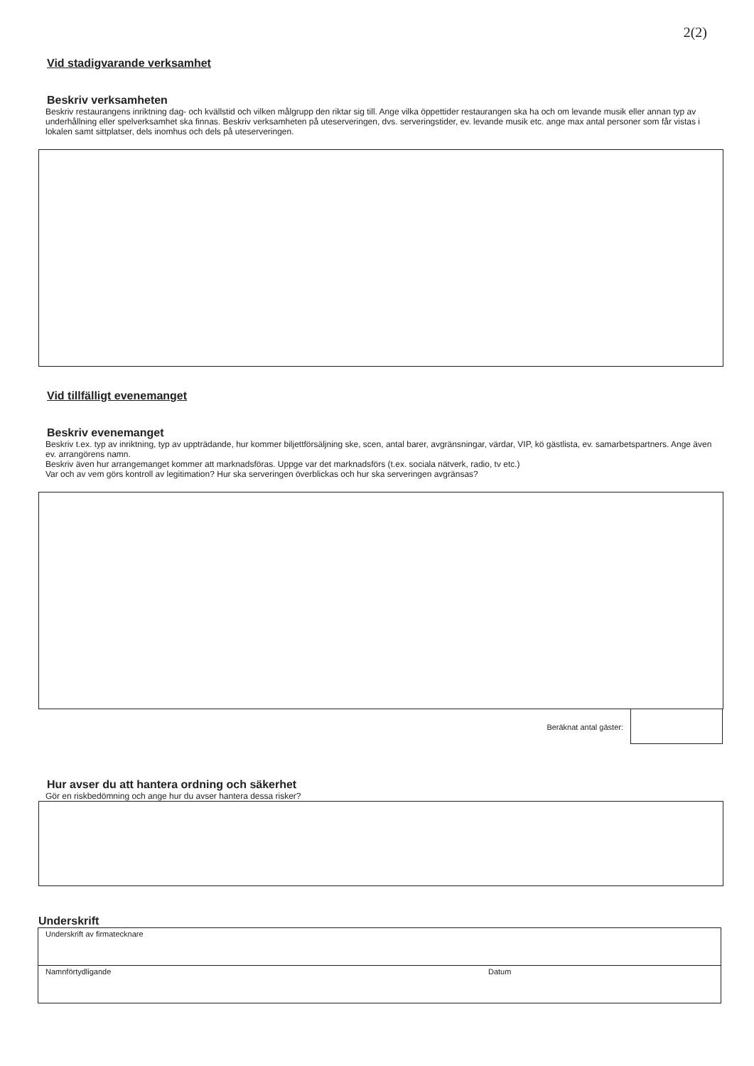2(2)
Vid stadigvarande verksamhet
Beskriv verksamheten
Beskriv restaurangens inriktning dag- och kvällstid och vilken målgrupp den riktar sig till. Ange vilka öppettider restaurangen ska ha och om levande musik eller annan typ av underhållning eller spelverksamhet ska finnas. Beskriv verksamheten på uteserveringen, dvs. serveringstider, ev. levande musik etc. ange max antal personer som får vistas i lokalen samt sittplatser, dels inomhus och dels på uteserveringen.
Vid tillfälligt evenemanget
Beskriv evenemanget
Beskriv t.ex. typ av inriktning, typ av uppträdande, hur kommer biljettförsäljning ske, scen, antal barer, avgränsningar, värdar, VIP, kö gästlista, ev. samarbetspartners. Ange även ev. arrangörens namn.
Beskriv även hur arrangemanget kommer att marknadsföras. Uppge var det marknadsförs (t.ex. sociala nätverk, radio, tv etc.)
Var och av vem görs kontroll av legitimation? Hur ska serveringen överblickas och hur ska serveringen avgränsas?
Beräknat antal gäster:
Hur avser du att hantera ordning och säkerhet
Gör en riskbedömning och ange hur du avser hantera dessa risker?
Underskrift
Underskrift av firmatecknare
Namnförtydligande Datum